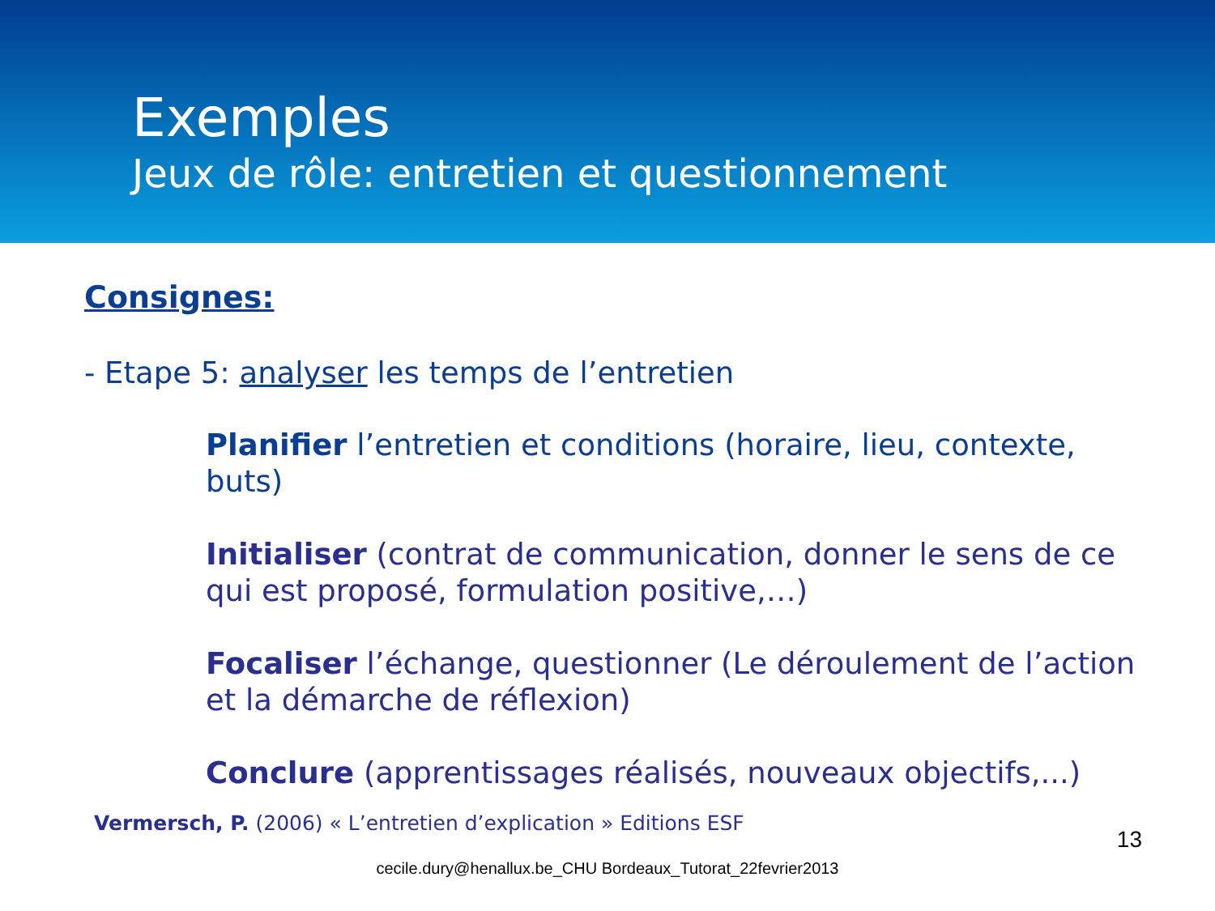Exemples
Jeux de rôle: entretien et questionnement
Consignes:
- Etape 5: analyser les temps de l’entretien
Planifier l’entretien et conditions (horaire, lieu, contexte, buts)
Initialiser (contrat de communication, donner le sens de ce qui est proposé, formulation positive,…)
Focaliser l’échange, questionner (Le déroulement de l’action et la démarche de réflexion)
Conclure (apprentissages réalisés, nouveaux objectifs,...)
Vermersch, P. (2006) « L’entretien d’explication » Editions ESF
cecile.dury@henallux.be_CHU Bordeaux_Tutorat_22fevrier2013
13